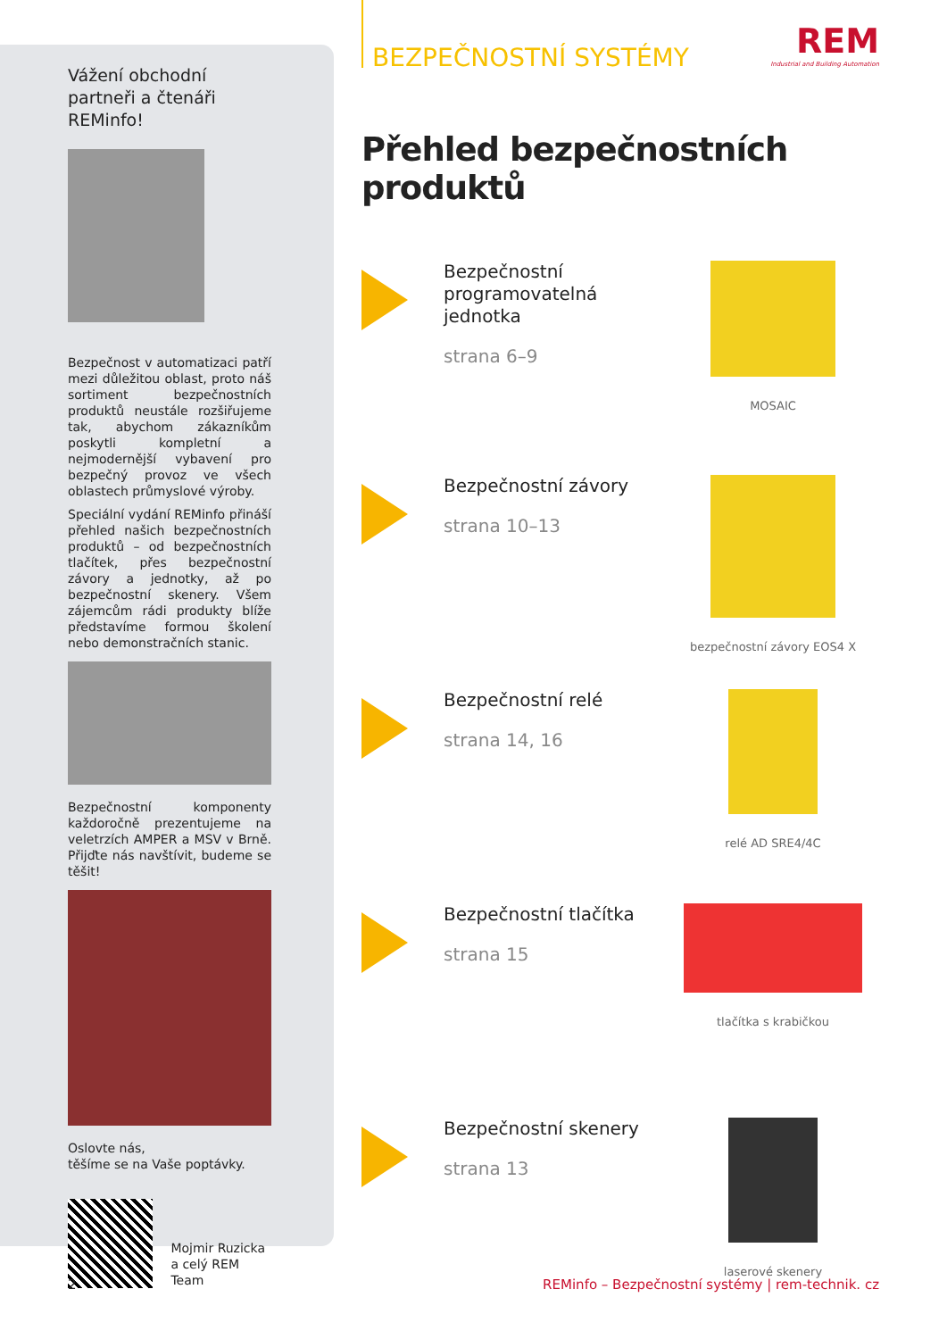Vážení obchodní partneři a čtenáři REMinfo!
Bezpečnost v automatizaci patří mezi důležitou oblast, proto náš sortiment bezpečnostních produktů neustále rozšiřujeme tak, abychom zákazníkům poskytli kompletní a nejmodernější vybavení pro bezpečný provoz ve všech oblastech průmyslové výroby.
Speciální vydání REMinfo přináší přehled našich bezpečnostních produktů – od bezpečnostních tlačítek, přes bezpečnostní závory a jednotky, až po bezpečnostní skenery. Všem zájemcům rádi produkty blíže představíme formou školení nebo demonstračních stanic.
Bezpečnostní komponenty každoročně prezentujeme na veletrzích AMPER a MSV v Brně. Přijďte nás navštívit, budeme se těšit!
Oslovte nás,
těšíme se na Vaše poptávky.
Mojmir Ruzicka
a celý REM Team
BEZPEČNOSTNÍ SYSTÉMY
REM
Industrial and Building Automation
Přehled bezpečnostních produktů
Bezpečnostní programovatelná jednotka
strana 6–9
MOSAIC
Bezpečnostní závory
strana 10–13
bezpečnostní závory EOS4 X
Bezpečnostní relé
strana 14, 16
relé AD SRE4/4C
Bezpečnostní tlačítka
strana 15
tlačítka s krabičkou
Bezpečnostní skenery
strana 13
laserové skenery
2 REMinfo – Bezpečnostní systémy | rem-technik. cz